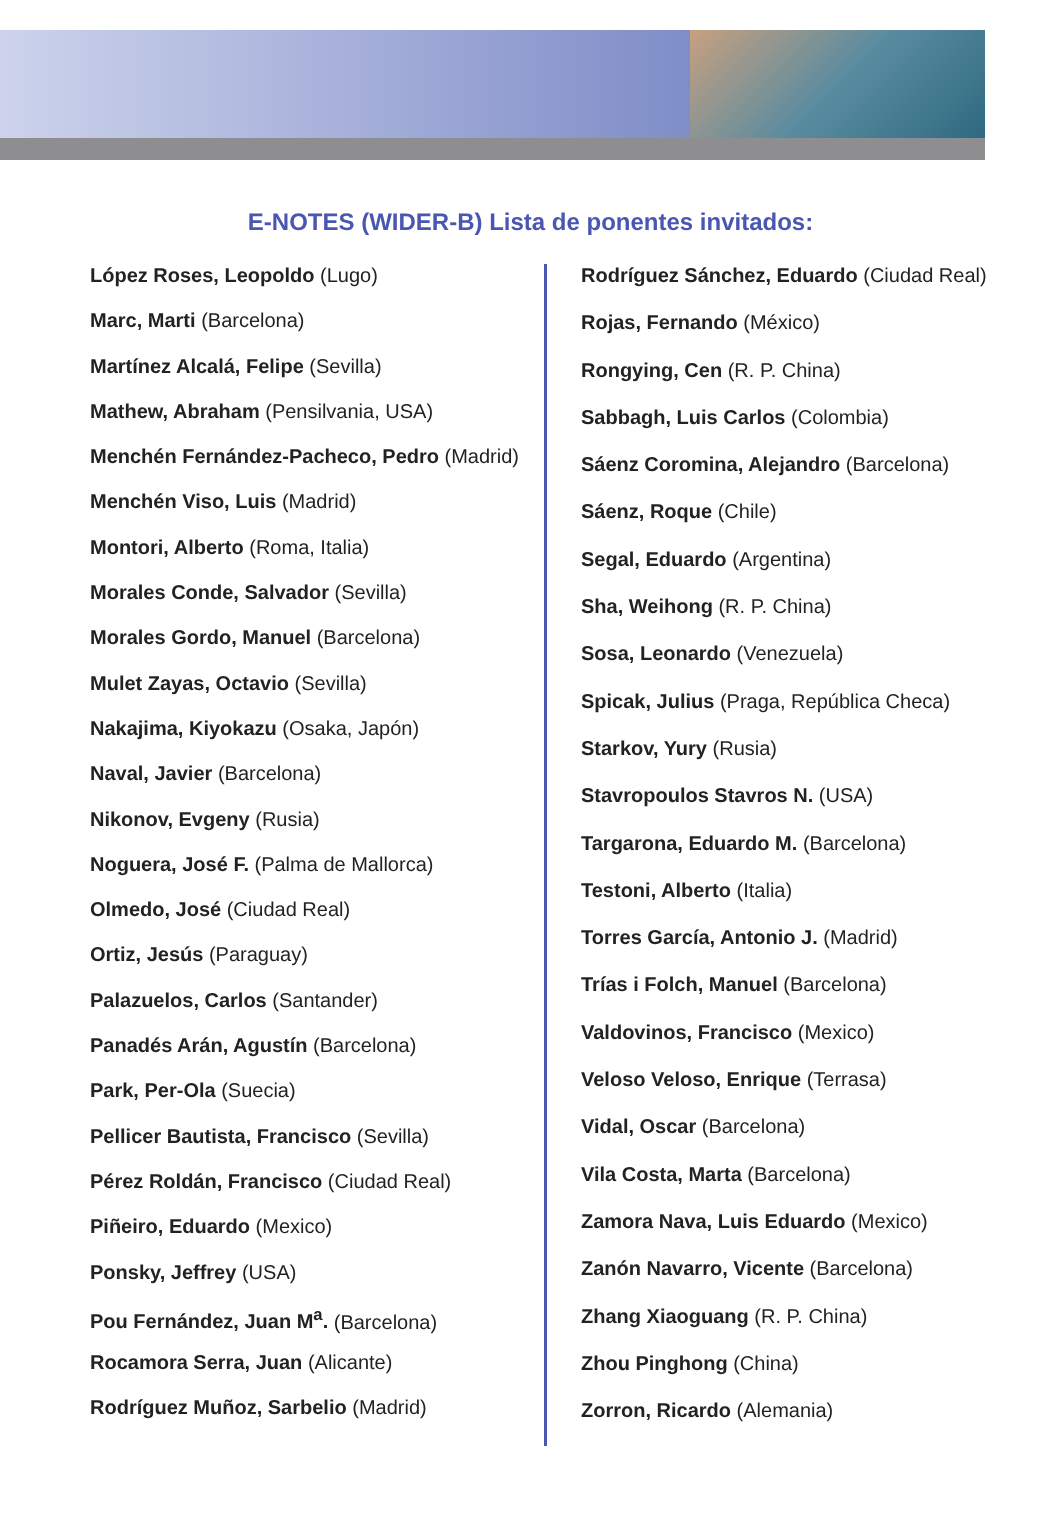E-NOTES (WIDER-B) Lista de ponentes invitados:
López Roses, Leopoldo (Lugo)
Marc, Marti (Barcelona)
Martínez Alcalá, Felipe (Sevilla)
Mathew, Abraham (Pensilvania, USA)
Menchén Fernández-Pacheco, Pedro (Madrid)
Menchén Viso, Luis (Madrid)
Montori, Alberto (Roma, Italia)
Morales Conde, Salvador (Sevilla)
Morales Gordo, Manuel (Barcelona)
Mulet Zayas, Octavio (Sevilla)
Nakajima, Kiyokazu (Osaka, Japón)
Naval, Javier (Barcelona)
Nikonov, Evgeny (Rusia)
Noguera, José F. (Palma de Mallorca)
Olmedo, José (Ciudad Real)
Ortiz, Jesús (Paraguay)
Palazuelos, Carlos (Santander)
Panadés Arán, Agustín (Barcelona)
Park, Per-Ola (Suecia)
Pellicer Bautista, Francisco (Sevilla)
Pérez Roldán, Francisco (Ciudad Real)
Piñeiro, Eduardo (Mexico)
Ponsky, Jeffrey (USA)
Pou Fernández, Juan M<sup>a</sup>. (Barcelona)
Rocamora Serra, Juan (Alicante)
Rodríguez Muñoz, Sarbelio (Madrid)
Rodríguez Sánchez, Eduardo (Ciudad Real)
Rojas, Fernando (México)
Rongying, Cen (R. P. China)
Sabbagh, Luis Carlos (Colombia)
Sáenz Coromina, Alejandro (Barcelona)
Sáenz, Roque (Chile)
Segal, Eduardo (Argentina)
Sha, Weihong (R. P. China)
Sosa, Leonardo (Venezuela)
Spicak, Julius (Praga, República Checa)
Starkov, Yury (Rusia)
Stavropoulos Stavros N. (USA)
Targarona, Eduardo M. (Barcelona)
Testoni, Alberto (Italia)
Torres García, Antonio J. (Madrid)
Trías i Folch, Manuel (Barcelona)
Valdovinos, Francisco (Mexico)
Veloso Veloso, Enrique (Terrasa)
Vidal, Oscar (Barcelona)
Vila Costa, Marta (Barcelona)
Zamora Nava, Luis Eduardo (Mexico)
Zanón Navarro, Vicente (Barcelona)
Zhang Xiaoguang (R. P. China)
Zhou Pinghong (China)
Zorron, Ricardo (Alemania)